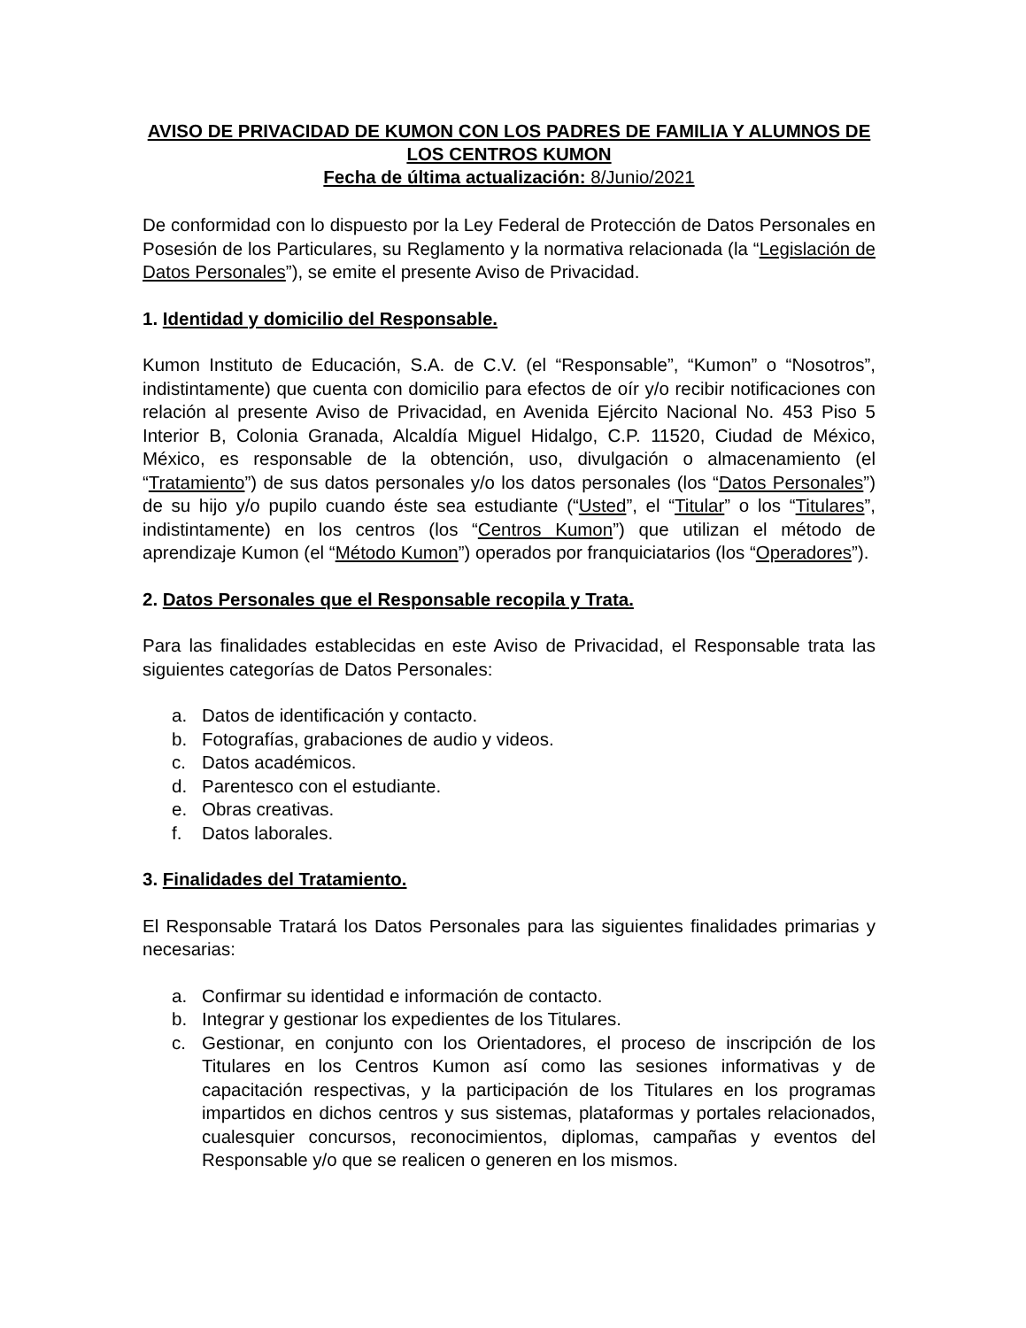AVISO DE PRIVACIDAD DE KUMON CON LOS PADRES DE FAMILIA Y ALUMNOS DE LOS CENTROS KUMON
Fecha de última actualización: 8/Junio/2021
De conformidad con lo dispuesto por la Ley Federal de Protección de Datos Personales en Posesión de los Particulares, su Reglamento y la normativa relacionada (la “Legislación de Datos Personales”), se emite el presente Aviso de Privacidad.
1. Identidad y domicilio del Responsable.
Kumon Instituto de Educación, S.A. de C.V. (el “Responsable”, “Kumon” o “Nosotros”, indistintamente) que cuenta con domicilio para efectos de oír y/o recibir notificaciones con relación al presente Aviso de Privacidad, en Avenida Ejército Nacional No. 453 Piso 5 Interior B, Colonia Granada, Alcaldía Miguel Hidalgo, C.P. 11520, Ciudad de México, México, es responsable de la obtención, uso, divulgación o almacenamiento (el “Tratamiento”) de sus datos personales y/o los datos personales (los “Datos Personales”) de su hijo y/o pupilo cuando éste sea estudiante (“Usted”, el “Titular” o los “Titulares”, indistintamente) en los centros (los “Centros Kumon”) que utilizan el método de aprendizaje Kumon (el “Método Kumon”) operados por franquiciatarios (los “Operadores”).
2. Datos Personales que el Responsable recopila y Trata.
Para las finalidades establecidas en este Aviso de Privacidad, el Responsable trata las siguientes categorías de Datos Personales:
a. Datos de identificación y contacto.
b. Fotografías, grabaciones de audio y videos.
c. Datos académicos.
d. Parentesco con el estudiante.
e. Obras creativas.
f. Datos laborales.
3. Finalidades del Tratamiento.
El Responsable Tratará los Datos Personales para las siguientes finalidades primarias y necesarias:
a. Confirmar su identidad e información de contacto.
b. Integrar y gestionar los expedientes de los Titulares.
c. Gestionar, en conjunto con los Orientadores, el proceso de inscripción de los Titulares en los Centros Kumon así como las sesiones informativas y de capacitación respectivas, y la participación de los Titulares en los programas impartidos en dichos centros y sus sistemas, plataformas y portales relacionados, cualesquier concursos, reconocimientos, diplomas, campañas y eventos del Responsable y/o que se realicen o generen en los mismos.